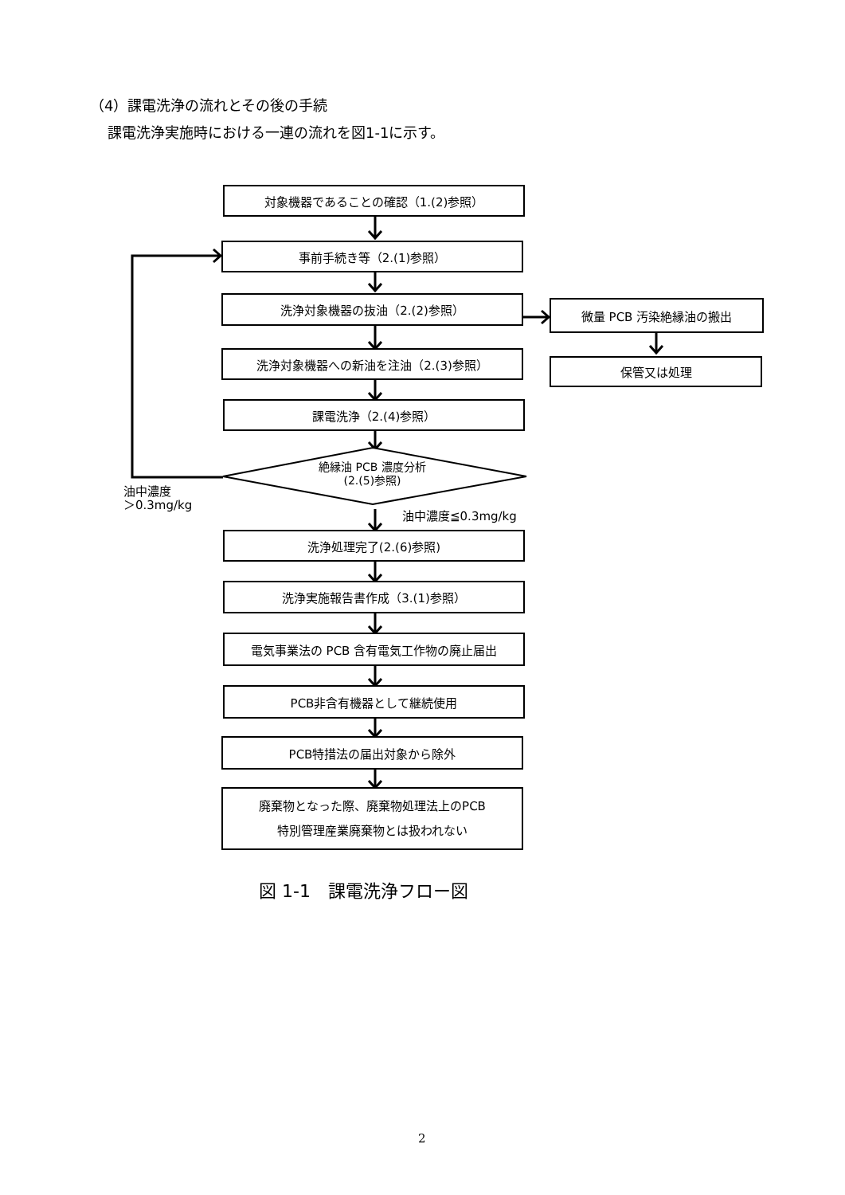（4）課電洗浄の流れとその後の手続
課電洗浄実施時における一連の流れを図1-1に示す。
対象機器であることの確認（1.(2)参照）
事前手続き等（2.(1)参照）
洗浄対象機器の抜油（2.(2)参照） 微量 PCB 汚染絶縁油の搬出
保管又は処理
洗浄対象機器への新油を注油（2.(3)参照）
課電洗浄（2.(4)参照）
絶縁油 PCB 濃度分析
(2.(5)参照)
油中濃度
＞0.3mg/kg
油中濃度≦0.3mg/kg
洗浄処理完了(2.(6)参照)
洗浄実施報告書作成（3.(1)参照）
電気事業法の PCB 含有電気工作物の廃止届出
PCB非含有機器として継続使用
PCB特措法の届出対象から除外
廃棄物となった際、廃棄物処理法上のPCB
特別管理産業廃棄物とは扱われない
図 1-1　課電洗浄フロー図
2